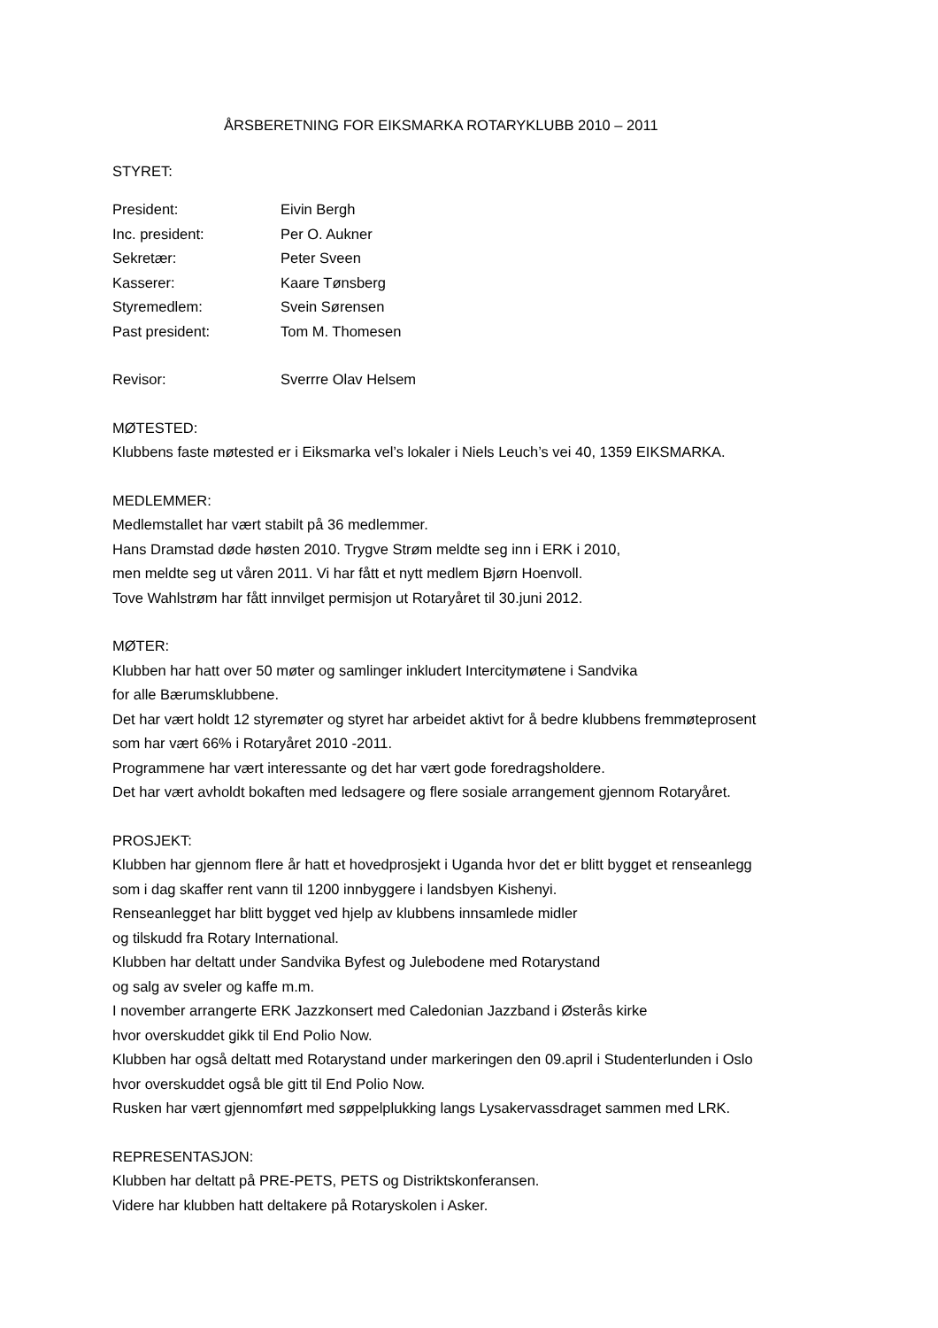ÅRSBERETNING FOR EIKSMARKA ROTARYKLUBB 2010 – 2011
STYRET:
| President: | Eivin Bergh |
| Inc. president: | Per O. Aukner |
| Sekretær: | Peter Sveen |
| Kasserer: | Kaare Tønsberg |
| Styremedlem: | Svein Sørensen |
| Past president: | Tom M. Thomesen |
| Revisor: | Sverrre Olav Helsem |
MØTESTED:
Klubbens faste møtested er i Eiksmarka vel’s lokaler i Niels Leuch’s vei 40, 1359 EIKSMARKA.
MEDLEMMER:
Medlemstallet har vært stabilt på 36 medlemmer.
Hans Dramstad døde høsten 2010. Trygve Strøm meldte seg inn i ERK i 2010,
men meldte seg ut våren 2011. Vi har fått et nytt medlem Bjørn Hoenvoll.
Tove Wahlstrøm har fått innvilget permisjon ut Rotaryåret til 30.juni 2012.
MØTER:
Klubben har hatt over 50 møter og samlinger inkludert Intercitymøtene i Sandvika
for alle Bærumsklubbene.
Det har vært holdt 12 styremøter og styret har arbeidet aktivt for å bedre klubbens fremmøteprosent
som har vært 66% i Rotaryåret 2010 -2011.
Programmene har vært interessante og det har vært gode foredragsholdere.
Det har vært avholdt bokaften med ledsagere og flere sosiale arrangement gjennom Rotaryåret.
PROSJEKT:
Klubben har gjennom flere år hatt et hovedprosjekt i Uganda hvor det er blitt bygget et renseanlegg
som i dag skaffer rent vann til 1200 innbyggere i landsbyen Kishenyi.
Renseanlegget har blitt bygget ved hjelp av klubbens innsamlede midler
og tilskudd fra Rotary International.
Klubben har deltatt under Sandvika Byfest og Julebodene med Rotarystand
og salg av sveler og kaffe m.m.
I november arrangerte ERK Jazzkonsert med Caledonian Jazzband i Østerås kirke
hvor overskuddet gikk til End Polio Now.
Klubben har også deltatt med Rotarystand under markeringen den 09.april i Studenterlunden i Oslo
hvor overskuddet også ble gitt til End Polio Now.
Rusken har vært gjennomført med søppelplukking langs Lysakervassdraget sammen med LRK.
REPRESENTASJON:
Klubben har deltatt på PRE-PETS, PETS og Distriktskonferansen.
Videre har klubben hatt deltakere på Rotaryskolen i Asker.